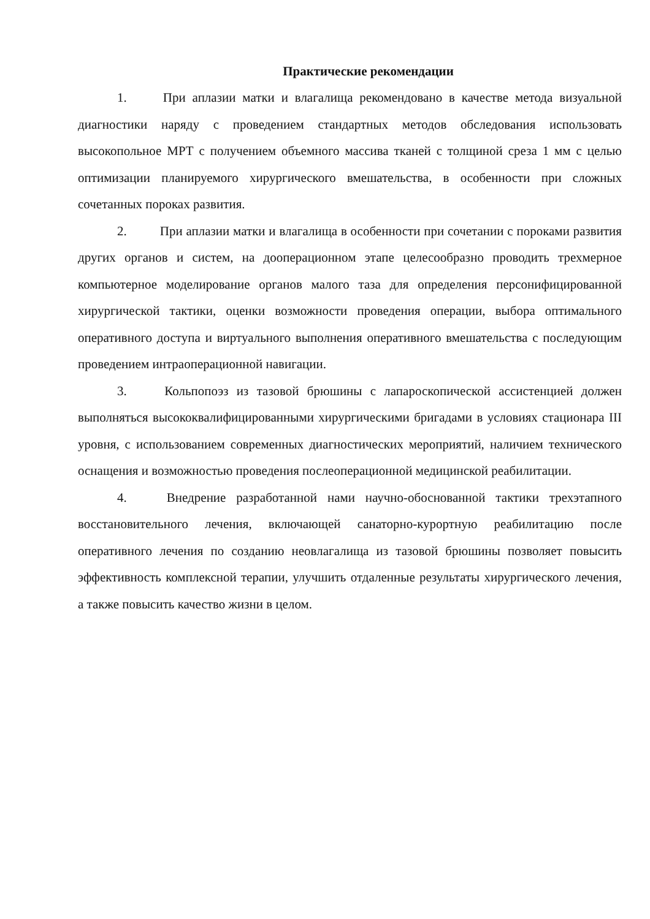Практические рекомендации
1. При аплазии матки и влагалища рекомендовано в качестве метода визуальной диагностики наряду с проведением стандартных методов обследования использовать высокопольное МРТ с получением объемного массива тканей с толщиной среза 1 мм с целью оптимизации планируемого хирургического вмешательства, в особенности при сложных сочетанных пороках развития.
2. При аплазии матки и влагалища в особенности при сочетании с пороками развития других органов и систем, на дооперационном этапе целесообразно проводить трехмерное компьютерное моделирование органов малого таза для определения персонифицированной хирургической тактики, оценки возможности проведения операции, выбора оптимального оперативного доступа и виртуального выполнения оперативного вмешательства с последующим проведением интраоперационной навигации.
3. Кольпопоэз из тазовой брюшины с лапароскопической ассистенцией должен выполняться высококвалифицированными хирургическими бригадами в условиях стационара III уровня, с использованием современных диагностических мероприятий, наличием технического оснащения и возможностью проведения послеоперационной медицинской реабилитации.
4. Внедрение разработанной нами научно-обоснованной тактики трехэтапного восстановительного лечения, включающей санаторно-курортную реабилитацию после оперативного лечения по созданию неовлагалища из тазовой брюшины позволяет повысить эффективность комплексной терапии, улучшить отдаленные результаты хирургического лечения, а также повысить качество жизни в целом.